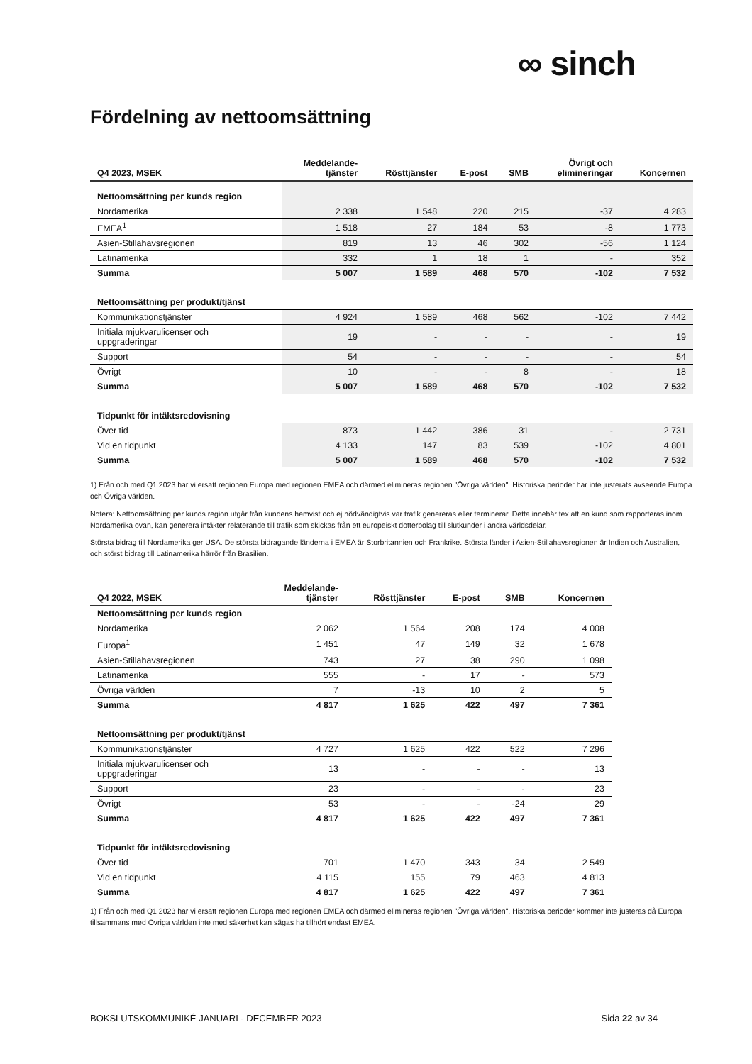∞ sinch
Fördelning av nettoomsättning
| Q4 2023, MSEK | Meddelande- tjänster | Rösttjänster | E-post | SMB | Övrigt och elimineringar | Koncernen |
| --- | --- | --- | --- | --- | --- | --- |
| Nettoomsättning per kunds region | | | | | | |
| Nordamerika | 2 338 | 1 548 | 220 | 215 | -37 | 4 283 |
| EMEA<sup>1</sup> | 1 518 | 27 | 184 | 53 | -8 | 1 773 |
| Asien-Stillahavsregionen | 819 | 13 | 46 | 302 | -56 | 1 124 |
| Latinamerika | 332 | 1 | 18 | 1 | - | 352 |
| Summa | 5 007 | 1 589 | 468 | 570 | -102 | 7 532 |
| Nettoomsättning per produkt/tjänst | | | | | | |
| Kommunikationstjänster | 4 924 | 1 589 | 468 | 562 | -102 | 7 442 |
| Initiala mjukvarulicenser och uppgraderingar | 19 | - | - | - | - | 19 |
| Support | 54 | - | - | - | - | 54 |
| Övrigt | 10 | - | - | 8 | - | 18 |
| Summa | 5 007 | 1 589 | 468 | 570 | -102 | 7 532 |
| Tidpunkt för intäktsredovisning | | | | | | |
| Över tid | 873 | 1 442 | 386 | 31 | - | 2 731 |
| Vid en tidpunkt | 4 133 | 147 | 83 | 539 | -102 | 4 801 |
| Summa | 5 007 | 1 589 | 468 | 570 | -102 | 7 532 |
1) Från och med Q1 2023 har vi ersatt regionen Europa med regionen EMEA och därmed elimineras regionen "Övriga världen". Historiska perioder har inte justerats avseende Europa och Övriga världen.
Notera: Nettoomsättning per kunds region utgår från kundens hemvist och ej nödvändigtvis var trafik genereras eller terminerar. Detta innebär tex att en kund som rapporteras inom Nordamerika ovan, kan generera intäkter relaterande till trafik som skickas från ett europeiskt dotterbolag till slutkunder i andra världsdelar.
Största bidrag till Nordamerika ger USA. De största bidragande länderna i EMEA är Storbritannien och Frankrike. Största länder i Asien-Stillahavsregionen är Indien och Australien, och störst bidrag till Latinamerika härrör från Brasilien.
| Q4 2022, MSEK | Meddelande- tjänster | Rösttjänster | E-post | SMB | Koncernen |
| --- | --- | --- | --- | --- | --- |
| Nettoomsättning per kunds region | | | | | |
| Nordamerika | 2 062 | 1 564 | 208 | 174 | 4 008 |
| Europa<sup>1</sup> | 1 451 | 47 | 149 | 32 | 1 678 |
| Asien-Stillahavsregionen | 743 | 27 | 38 | 290 | 1 098 |
| Latinamerika | 555 | - | 17 | - | 573 |
| Övriga världen | 7 | -13 | 10 | 2 | 5 |
| Summa | 4 817 | 1 625 | 422 | 497 | 7 361 |
| Nettoomsättning per produkt/tjänst | | | | | |
| Kommunikationstjänster | 4 727 | 1 625 | 422 | 522 | 7 296 |
| Initiala mjukvarulicenser och uppgraderingar | 13 | - | - | - | 13 |
| Support | 23 | - | - | - | 23 |
| Övrigt | 53 | - | - | -24 | 29 |
| Summa | 4 817 | 1 625 | 422 | 497 | 7 361 |
| Tidpunkt för intäktsredovisning | | | | | |
| Över tid | 701 | 1 470 | 343 | 34 | 2 549 |
| Vid en tidpunkt | 4 115 | 155 | 79 | 463 | 4 813 |
| Summa | 4 817 | 1 625 | 422 | 497 | 7 361 |
1) Från och med Q1 2023 har vi ersatt regionen Europa med regionen EMEA och därmed elimineras regionen "Övriga världen". Historiska perioder kommer inte justeras då Europa tillsammans med Övriga världen inte med säkerhet kan sägas ha tillhört endast EMEA.
BOKSLUTSKOMMUNIKÉ JANUARI - DECEMBER 2023 Sida 22 av 34